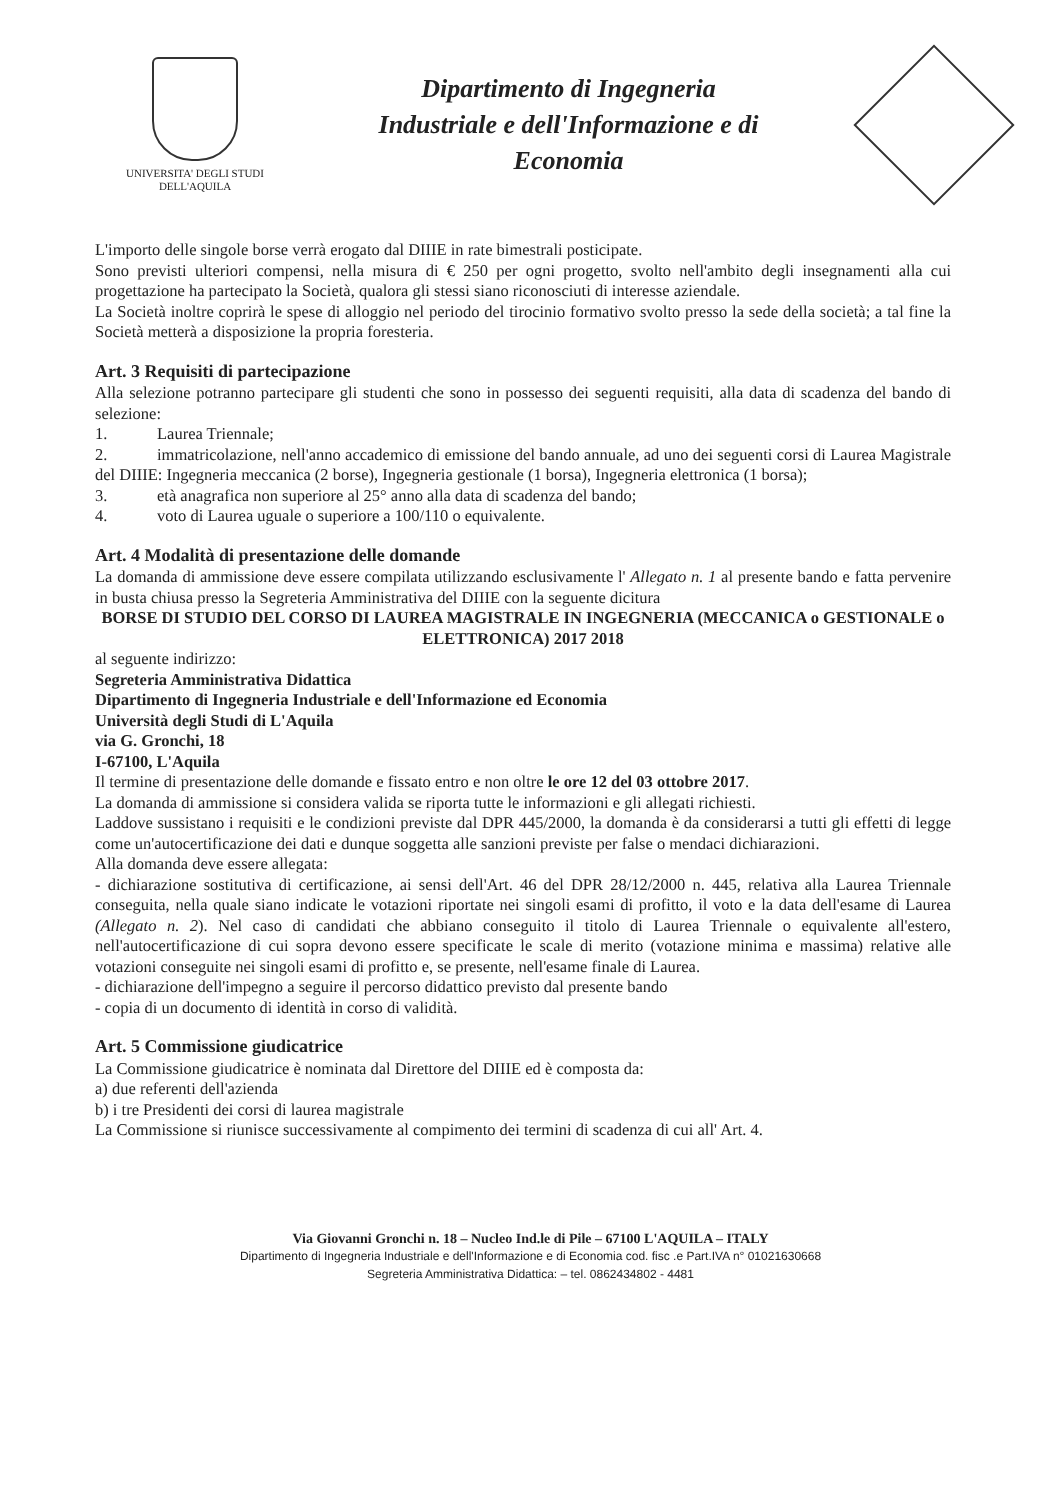UNIVERSITA' DEGLI STUDI
DELL'AQUILA
Dipartimento di Ingegneria
Industriale e dell'Informazione e di
Economia
L'importo delle singole borse verrà erogato dal DIIIE in rate bimestrali posticipate.
Sono previsti ulteriori compensi, nella misura di € 250 per ogni progetto, svolto nell'ambito degli insegnamenti alla cui progettazione ha partecipato la Società, qualora gli stessi siano riconosciuti di interesse aziendale.
La Società inoltre coprirà le spese di alloggio nel periodo del tirocinio formativo svolto presso la sede della società; a tal fine la Società metterà a disposizione la propria foresteria.
Art. 3 Requisiti di partecipazione
Alla selezione potranno partecipare gli studenti che sono in possesso dei seguenti requisiti, alla data di scadenza del bando di selezione:
1. Laurea Triennale;
2. immatricolazione, nell'anno accademico di emissione del bando annuale, ad uno dei seguenti corsi di Laurea Magistrale del DIIIE: Ingegneria meccanica (2 borse), Ingegneria gestionale (1 borsa), Ingegneria elettronica (1 borsa);
3. età anagrafica non superiore al 25° anno alla data di scadenza del bando;
4. voto di Laurea uguale o superiore a 100/110 o equivalente.
Art. 4 Modalità di presentazione delle domande
La domanda di ammissione deve essere compilata utilizzando esclusivamente l' Allegato n. 1 al presente bando e fatta pervenire in busta chiusa presso la Segreteria Amministrativa del DIIIE con la seguente dicitura
BORSE DI STUDIO DEL CORSO DI LAUREA MAGISTRALE IN INGEGNERIA (MECCANICA o GESTIONALE o ELETTRONICA) 2017 2018
al seguente indirizzo:
Segreteria Amministrativa Didattica
Dipartimento di Ingegneria Industriale e dell'Informazione ed Economia
Università degli Studi di L'Aquila
via G. Gronchi, 18
I-67100, L'Aquila
Il termine di presentazione delle domande e fissato entro e non oltre le ore 12 del 03 ottobre 2017.
La domanda di ammissione si considera valida se riporta tutte le informazioni e gli allegati richiesti.
Laddove sussistano i requisiti e le condizioni previste dal DPR 445/2000, la domanda è da considerarsi a tutti gli effetti di legge come un'autocertificazione dei dati e dunque soggetta alle sanzioni previste per false o mendaci dichiarazioni.
Alla domanda deve essere allegata:
- dichiarazione sostitutiva di certificazione, ai sensi dell'Art. 46 del DPR 28/12/2000 n. 445, relativa alla Laurea Triennale conseguita, nella quale siano indicate le votazioni riportate nei singoli esami di profitto, il voto e la data dell'esame di Laurea (Allegato n. 2). Nel caso di candidati che abbiano conseguito il titolo di Laurea Triennale o equivalente all'estero, nell'autocertificazione di cui sopra devono essere specificate le scale di merito (votazione minima e massima) relative alle votazioni conseguite nei singoli esami di profitto e, se presente, nell'esame finale di Laurea.
- dichiarazione dell'impegno a seguire il percorso didattico previsto dal presente bando
- copia di un documento di identità in corso di validità.
Art. 5 Commissione giudicatrice
La Commissione giudicatrice è nominata dal Direttore del DIIIE ed è composta da:
a) due referenti dell'azienda
b) i tre Presidenti dei corsi di laurea magistrale
La Commissione si riunisce successivamente al compimento dei termini di scadenza di cui all' Art. 4.
Via Giovanni Gronchi n. 18 – Nucleo Ind.le di Pile – 67100 L'AQUILA – ITALY
Dipartimento di Ingegneria Industriale e dell'Informazione e di Economia cod. fisc .e Part.IVA n° 01021630668
Segreteria Amministrativa Didattica: – tel. 0862434802 - 4481